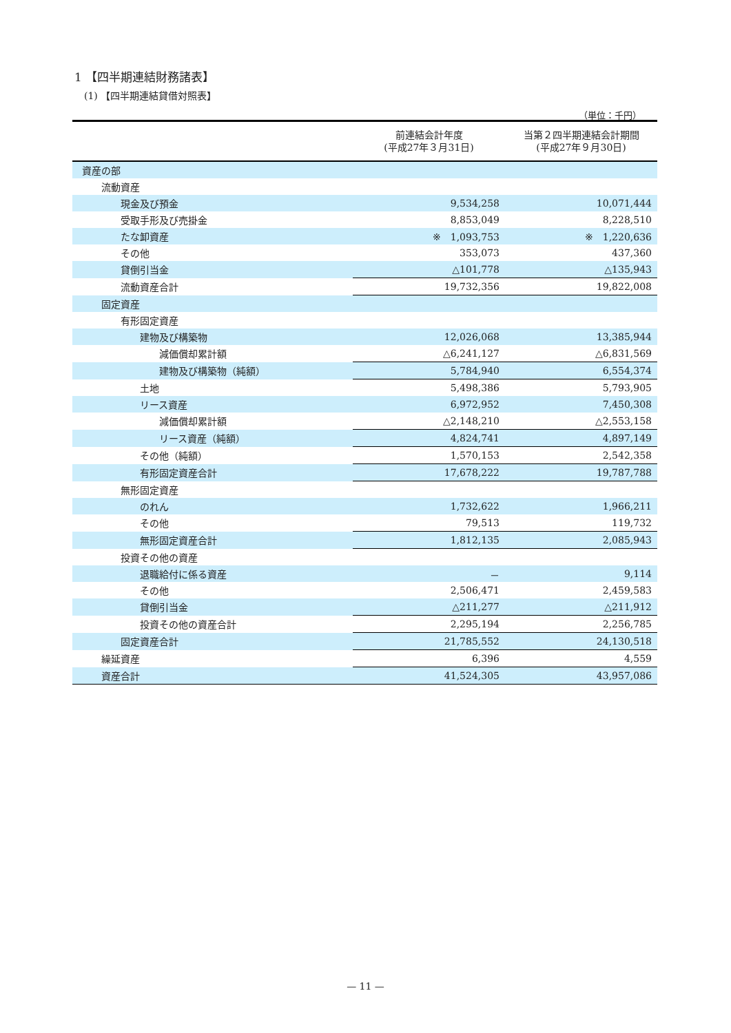1 【四半期連結財務諸表】
(1) 【四半期連結貸借対照表】
（単位：千円）
| | 前連結会計年度 (平成27年３月31日) | 当第２四半期連結会計期間 (平成27年９月30日) |
| --- | --- | --- |
| 資産の部 | | |
| 流動資産 | | |
| 現金及び預金 | 9,534,258 | 10,071,444 |
| 受取手形及び売掛金 | 8,853,049 | 8,228,510 |
| たな卸資産 | ※ 1,093,753 | ※ 1,220,636 |
| その他 | 353,073 | 437,360 |
| 貸倒引当金 | △101,778 | △135,943 |
| 流動資産合計 | 19,732,356 | 19,822,008 |
| 固定資産 | | |
| 有形固定資産 | | |
| 建物及び構築物 | 12,026,068 | 13,385,944 |
| 減価償却累計額 | △6,241,127 | △6,831,569 |
| 建物及び構築物（純額） | 5,784,940 | 6,554,374 |
| 土地 | 5,498,386 | 5,793,905 |
| リース資産 | 6,972,952 | 7,450,308 |
| 減価償却累計額 | △2,148,210 | △2,553,158 |
| リース資産（純額） | 4,824,741 | 4,897,149 |
| その他（純額） | 1,570,153 | 2,542,358 |
| 有形固定資産合計 | 17,678,222 | 19,787,788 |
| 無形固定資産 | | |
| のれん | 1,732,622 | 1,966,211 |
| その他 | 79,513 | 119,732 |
| 無形固定資産合計 | 1,812,135 | 2,085,943 |
| 投資その他の資産 | | |
| 退職給付に係る資産 | － | 9,114 |
| その他 | 2,506,471 | 2,459,583 |
| 貸倒引当金 | △211,277 | △211,912 |
| 投資その他の資産合計 | 2,295,194 | 2,256,785 |
| 固定資産合計 | 21,785,552 | 24,130,518 |
| 繰延資産 | 6,396 | 4,559 |
| 資産合計 | 41,524,305 | 43,957,086 |
— 11 —